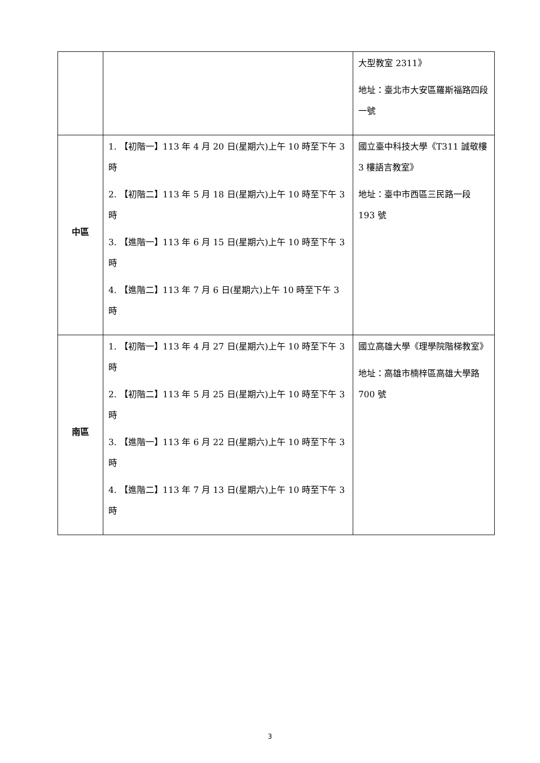| | | 大型教室 2311》 地址：臺北市大安區羅斯福路四段一號 |
| 中區 | 1. 【初階一】113 年 4 月 20 日(星期六)上午 10 時至下午 3 時 2. 【初階二】113 年 5 月 18 日(星期六)上午 10 時至下午 3 時 3. 【進階一】113 年 6 月 15 日(星期六)上午 10 時至下午 3 時 4. 【進階二】113 年 7 月 6 日(星期六)上午 10 時至下午 3 時 | 國立臺中科技大學《T311 誠敬樓 3 樓語言教室》 地址：臺中市西區三民路一段 193 號 |
| 南區 | 1. 【初階一】113 年 4 月 27 日(星期六)上午 10 時至下午 3 時 2. 【初階二】113 年 5 月 25 日(星期六)上午 10 時至下午 3 時 3. 【進階一】113 年 6 月 22 日(星期六)上午 10 時至下午 3 時 4. 【進階二】113 年 7 月 13 日(星期六)上午 10 時至下午 3 時 | 國立高雄大學《理學院階梯教室》 地址：高雄市楠梓區高雄大學路 700 號 |
3